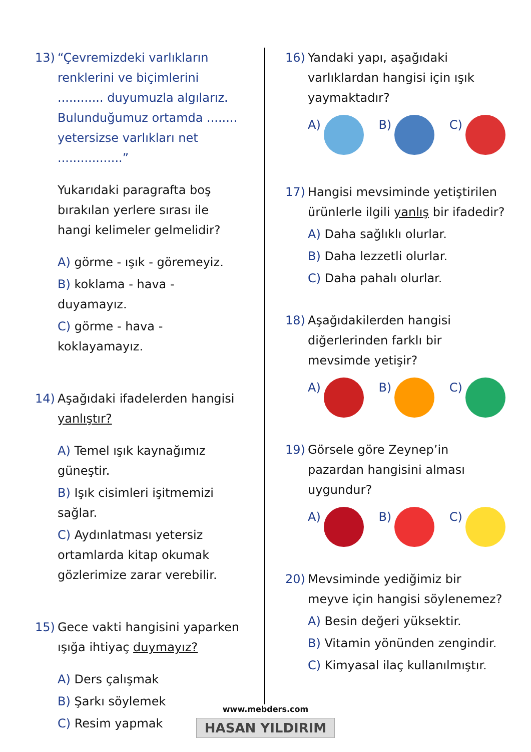13) “Çevremizdeki varlıkların renklerini ve biçimlerini ............ duyumuzla algılarız. Bulunduğumuz ortamda ........ yetersizse varlıkları net .................”
Yukarıdaki paragrafta boş bırakılan yerlere sırası ile hangi kelimeler gelmelidir?
A) görme - ışık - göremeyiz.
B) koklama - hava - duyamayız.
C) görme - hava - koklayamayız.
14) Aşağıdaki ifadelerden hangisi yanlıştır?
A) Temel ışık kaynağımız güneştir.
B) Işık cisimleri işitmemizi sağlar.
C) Aydınlatması yetersiz ortamlarda kitap okumak gözlerimize zarar verebilir.
15) Gece vakti hangisini yaparken ışığa ihtiyaç duymayız?
A) Ders çalışmak
B) Şarkı söylemek
C) Resim yapmak
16) Yandaki yapı, aşağıdaki varlıklardan hangisi için ışık yaymaktadır?
A) B) C)
17) Hangisi mevsiminde yetiştirilen ürünlerle ilgili yanlış bir ifadedir?
A) Daha sağlıklı olurlar.
B) Daha lezzetli olurlar.
C) Daha pahalı olurlar.
18) Aşağıdakilerden hangisi diğerlerinden farklı bir mevsimde yetişir?
A) B) C)
19) Görsele göre Zeynep’in pazardan hangisini alması uygundur?
A) B) C)
20) Mevsiminde yediğimiz bir meyve için hangisi söylenemez?
A) Besin değeri yüksektir.
B) Vitamin yönünden zengindir.
C) Kimyasal ilaç kullanılmıştır.
www.mebders.com
HASAN YILDIRIM